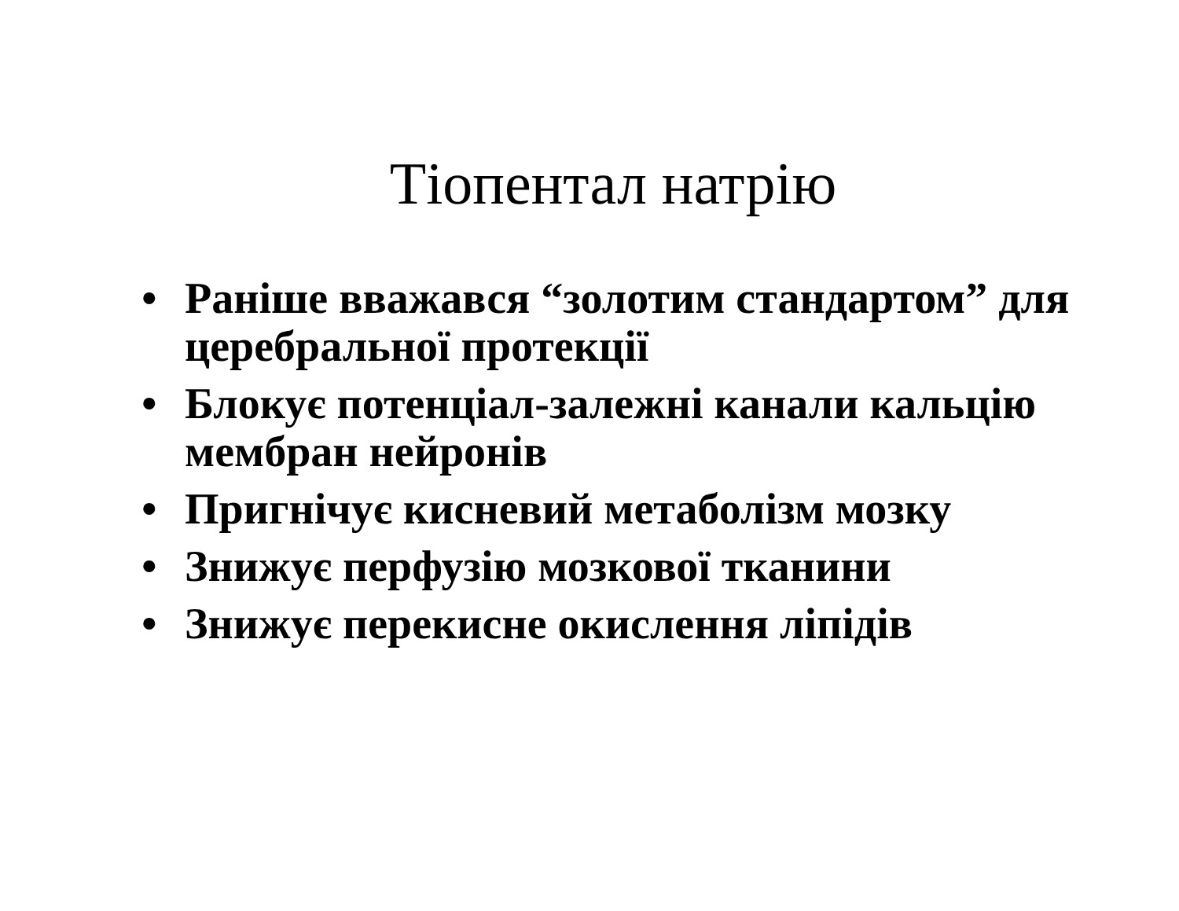Тіопентал натрію
• Раніше вважався “золотим стандартом” для церебральної протекції
• Блокує потенціал-залежні канали кальцію мембран нейронів
• Пригнічує кисневий метаболізм мозку
• Знижує перфузію мозкової тканини
• Знижує перекисне окислення ліпідів